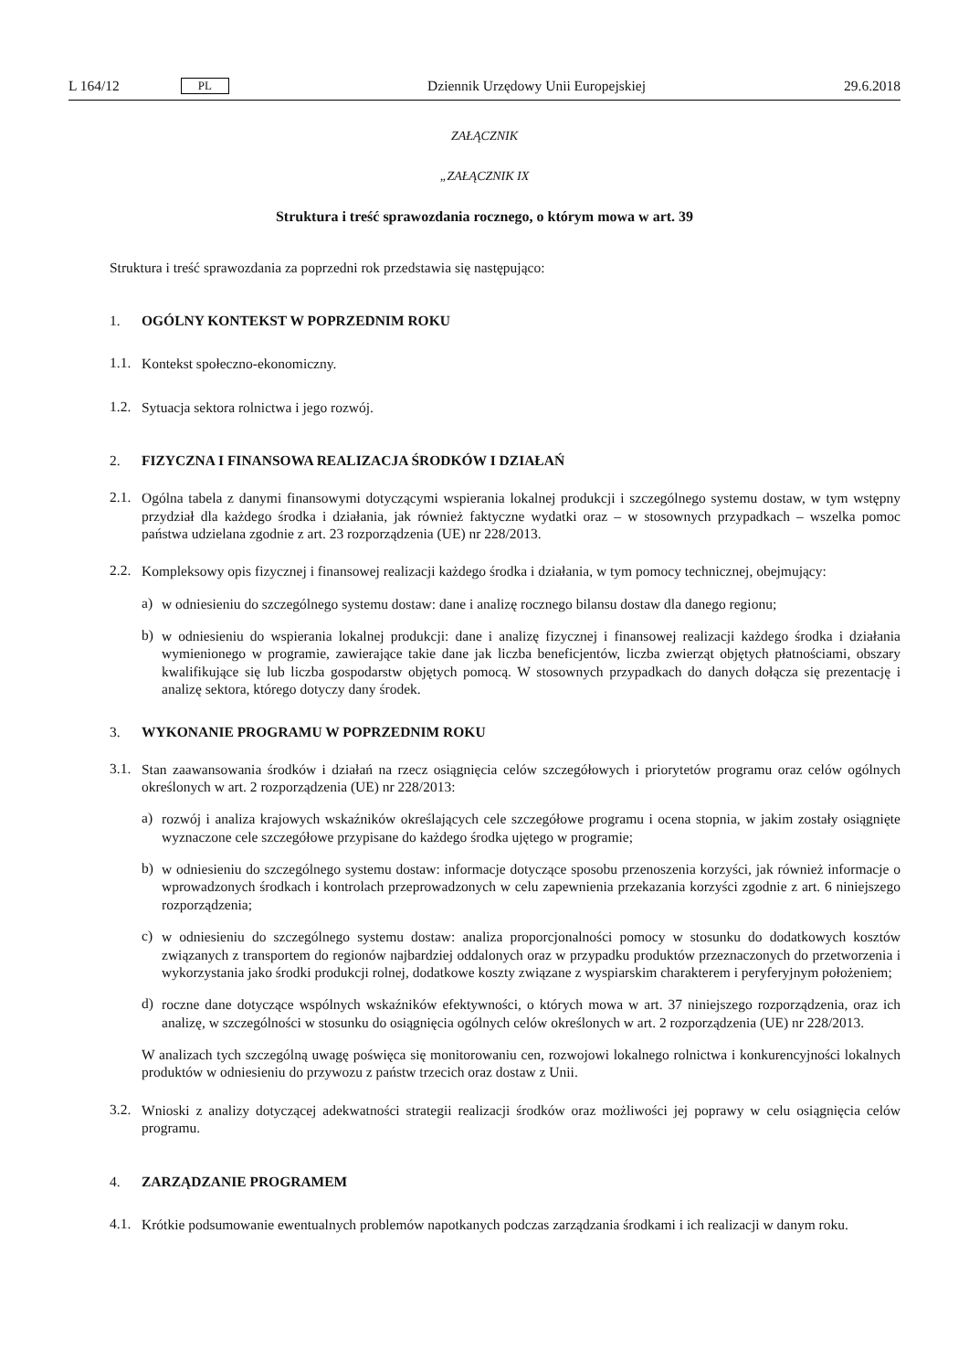L 164/12 PL Dziennik Urzędowy Unii Europejskiej 29.6.2018
ZAŁĄCZNIK
„ZAŁĄCZNIK IX
Struktura i treść sprawozdania rocznego, o którym mowa w art. 39
Struktura i treść sprawozdania za poprzedni rok przedstawia się następująco:
1. OGÓLNY KONTEKST W POPRZEDNIM ROKU
1.1.
Kontekst społeczno-ekonomiczny.
1.2.
Sytuacja sektora rolnictwa i jego rozwój.
2. FIZYCZNA I FINANSOWA REALIZACJA ŚRODKÓW I DZIAŁAŃ
2.1.
Ogólna tabela z danymi finansowymi dotyczącymi wspierania lokalnej produkcji i szczególnego systemu dostaw, w tym wstępny przydział dla każdego środka i działania, jak również faktyczne wydatki oraz – w stosownych przypadkach – wszelka pomoc państwa udzielana zgodnie z art. 23 rozporządzenia (UE) nr 228/2013.
2.2.
Kompleksowy opis fizycznej i finansowej realizacji każdego środka i działania, w tym pomocy technicznej, obejmujący:
a)
w odniesieniu do szczególnego systemu dostaw: dane i analizę rocznego bilansu dostaw dla danego regionu;
b)
w odniesieniu do wspierania lokalnej produkcji: dane i analizę fizycznej i finansowej realizacji każdego środka i działania wymienionego w programie, zawierające takie dane jak liczba beneficjentów, liczba zwierząt objętych płatnościami, obszary kwalifikujące się lub liczba gospodarstw objętych pomocą. W stosownych przypadkach do danych dołącza się prezentację i analizę sektora, którego dotyczy dany środek.
3. WYKONANIE PROGRAMU W POPRZEDNIM ROKU
3.1.
Stan zaawansowania środków i działań na rzecz osiągnięcia celów szczegółowych i priorytetów programu oraz celów ogólnych określonych w art. 2 rozporządzenia (UE) nr 228/2013:
a)
rozwój i analiza krajowych wskaźników określających cele szczegółowe programu i ocena stopnia, w jakim zostały osiągnięte wyznaczone cele szczegółowe przypisane do każdego środka ujętego w programie;
b)
w odniesieniu do szczególnego systemu dostaw: informacje dotyczące sposobu przenoszenia korzyści, jak również informacje o wprowadzonych środkach i kontrolach przeprowadzonych w celu zapewnienia przekazania korzyści zgodnie z art. 6 niniejszego rozporządzenia;
c)
w odniesieniu do szczególnego systemu dostaw: analiza proporcjonalności pomocy w stosunku do dodatkowych kosztów związanych z transportem do regionów najbardziej oddalonych oraz w przypadku produktów przeznaczonych do przetworzenia i wykorzystania jako środki produkcji rolnej, dodatkowe koszty związane z wyspiarskim charakterem i peryferyjnym położeniem;
d)
roczne dane dotyczące wspólnych wskaźników efektywności, o których mowa w art. 37 niniejszego rozporzą­dzenia, oraz ich analizę, w szczególności w stosunku do osiągnięcia ogólnych celów określonych w art. 2 rozporządzenia (UE) nr 228/2013.
W analizach tych szczególną uwagę poświęca się monitorowaniu cen, rozwojowi lokalnego rolnictwa i konkuren­cyjności lokalnych produktów w odniesieniu do przywozu z państw trzecich oraz dostaw z Unii.
3.2.
Wnioski z analizy dotyczącej adekwatności strategii realizacji środków oraz możliwości jej poprawy w celu osiągnięcia celów programu.
4. ZARZĄDZANIE PROGRAMEM
4.1.
Krótkie podsumowanie ewentualnych problemów napotkanych podczas zarządzania środkami i ich realizacji w danym roku.